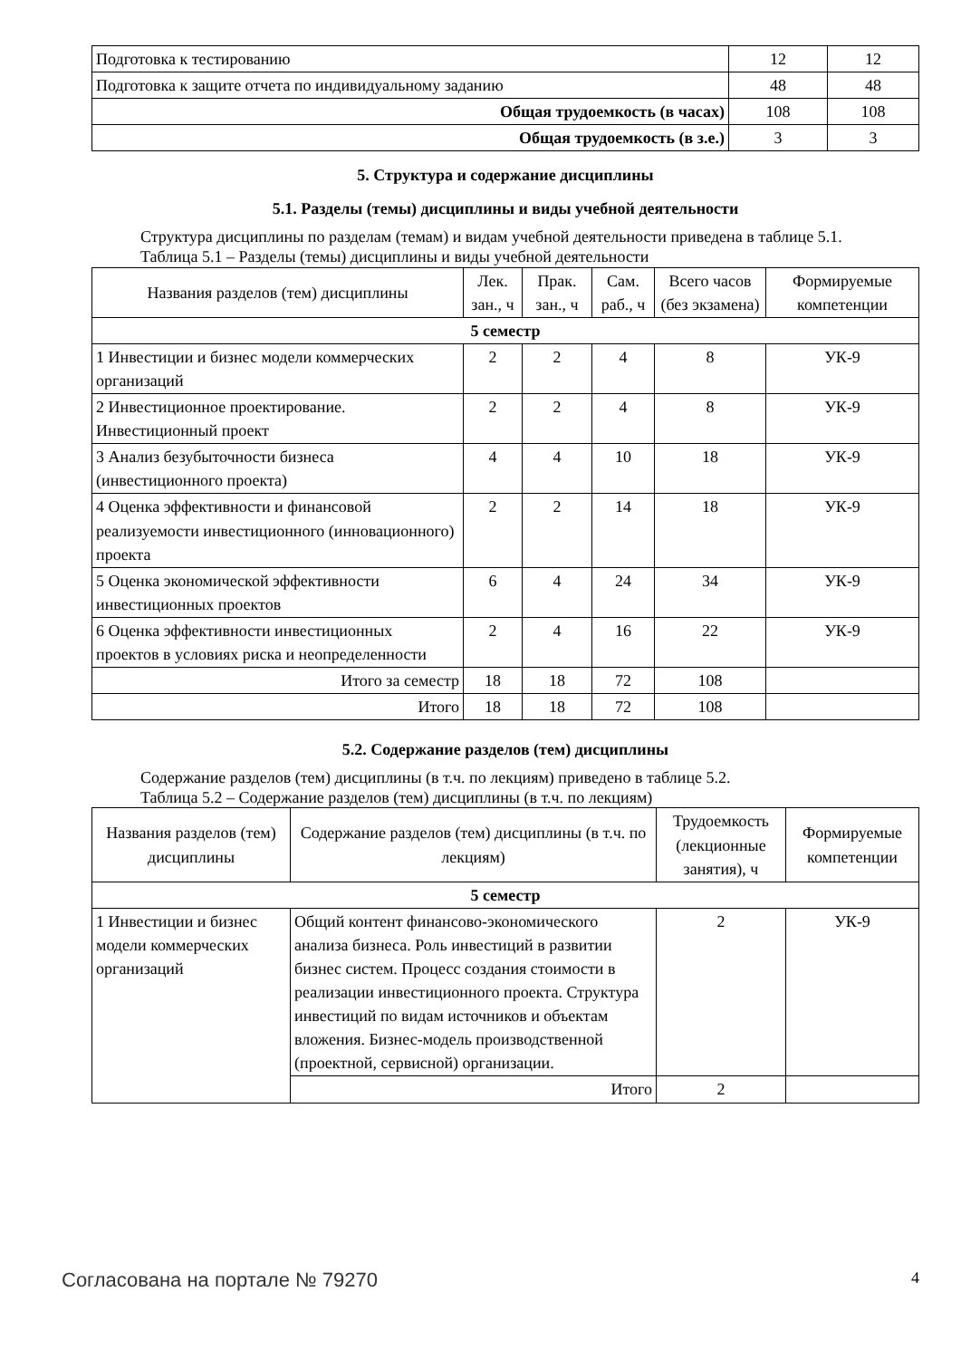| Подготовка к тестированию | 12 | 12 |
| Подготовка к защите отчета по индивидуальному заданию | 48 | 48 |
| Общая трудоемкость (в часах) | 108 | 108 |
| Общая трудоемкость (в з.е.) | 3 | 3 |
5. Структура и содержание дисциплины
5.1. Разделы (темы) дисциплины и виды учебной деятельности
Структура дисциплины по разделам (темам) и видам учебной деятельности приведена в таблице 5.1.
Таблица 5.1 – Разделы (темы) дисциплины и виды учебной деятельности
| Названия разделов (тем) дисциплины | Лек. зан., ч | Прак. зан., ч | Сам. раб., ч | Всего часов (без экзамена) | Формируемые компетенции |
| --- | --- | --- | --- | --- | --- |
| 5 семестр | | | | | |
| 1 Инвестиции и бизнес модели коммерческих организаций | 2 | 2 | 4 | 8 | УК-9 |
| 2 Инвестиционное проектирование. Инвестиционный проект | 2 | 2 | 4 | 8 | УК-9 |
| 3 Анализ безубыточности бизнеса (инвестиционного проекта) | 4 | 4 | 10 | 18 | УК-9 |
| 4 Оценка эффективности и финансовой реализуемости инвестиционного (инновационного) проекта | 2 | 2 | 14 | 18 | УК-9 |
| 5 Оценка экономической эффективности инвестиционных проектов | 6 | 4 | 24 | 34 | УК-9 |
| 6 Оценка эффективности инвестиционных проектов в условиях риска и неопределенности | 2 | 4 | 16 | 22 | УК-9 |
| Итого за семестр | 18 | 18 | 72 | 108 | |
| Итого | 18 | 18 | 72 | 108 | |
5.2. Содержание разделов (тем) дисциплины
Содержание разделов (тем) дисциплины (в т.ч. по лекциям) приведено в таблице 5.2.
Таблица 5.2 – Содержание разделов (тем) дисциплины (в т.ч. по лекциям)
| Названия разделов (тем) дисциплины | Содержание разделов (тем) дисциплины (в т.ч. по лекциям) | Трудоемкость (лекционные занятия), ч | Формируемые компетенции |
| --- | --- | --- | --- |
| 5 семестр | | | |
| 1 Инвестиции и бизнес модели коммерческих организаций | Общий контент финансово-экономического анализа бизнеса. Роль инвестиций в развитии бизнес систем. Процесс создания стоимости в реализации инвестиционного проекта. Структура инвестиций по видам источников и объектам вложения. Бизнес-модель производственной (проектной, сервисной) организации. | 2 | УК-9 |
| | Итого | 2 | |
Согласована на портале № 79270 4